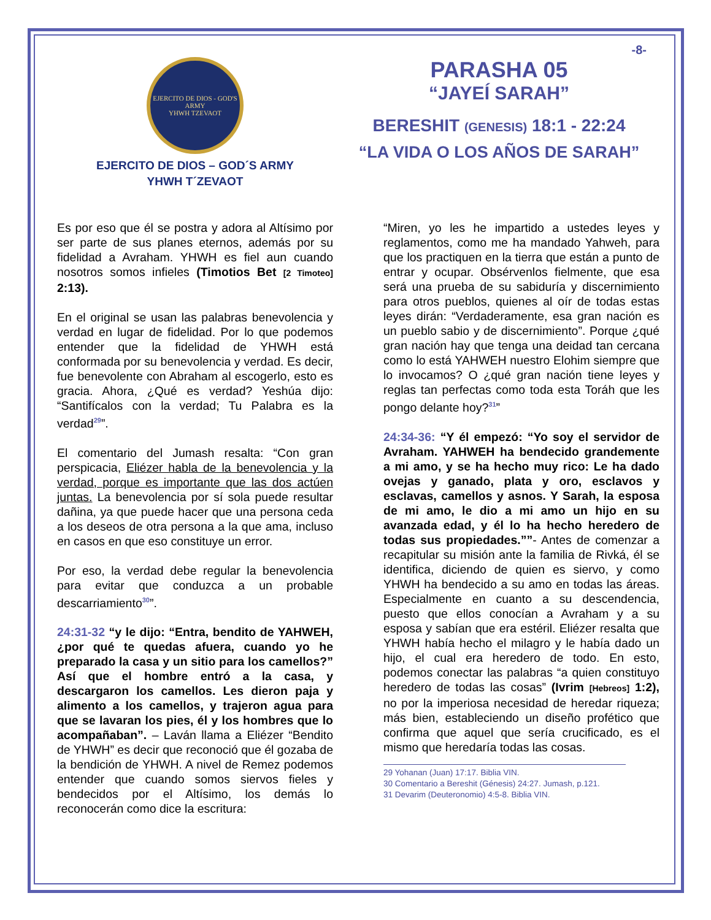-8-
EJERCITO DE DIOS - GOD'S ARMY
YHWH TZEVAOT
EJERCITO DE DIOS – GOD´S ARMY
YHWH T´ZEVAOT
PARASHA 05
“JAYEÍ SARAH”
BERESHIT (GENESIS) 18:1 - 22:24
“LA VIDA O LOS AÑOS DE SARAH”
Es por eso que él se postra y adora al Altísimo por ser parte de sus planes eternos, además por su fidelidad a Avraham. YHWH es fiel aun cuando nosotros somos infieles (Timotios Bet [2 Timoteo] 2:13).
En el original se usan las palabras benevolencia y verdad en lugar de fidelidad. Por lo que podemos entender que la fidelidad de YHWH está conformada por su benevolencia y verdad. Es decir, fue benevolente con Abraham al escogerlo, esto es gracia. Ahora, ¿Qué es verdad? Yeshúa dijo: “Santifícalos con la verdad; Tu Palabra es la verdad<sup>29</sup>”.
El comentario del Jumash resalta: “Con gran perspicacia, Eliézer habla de la benevolencia y la verdad, porque es importante que las dos actúen juntas. La benevolencia por sí sola puede resultar dañina, ya que puede hacer que una persona ceda a los deseos de otra persona a la que ama, incluso en casos en que eso constituye un error.
Por eso, la verdad debe regular la benevolencia para evitar que conduzca a un probable descarriamiento<sup>30</sup>”.
24:31-32 “y le dijo: “Entra, bendito de YAHWEH, ¿por qué te quedas afuera, cuando yo he preparado la casa y un sitio para los camellos?” Así que el hombre entró a la casa, y descargaron los camellos. Les dieron paja y alimento a los camellos, y trajeron agua para que se lavaran los pies, él y los hombres que lo acompañaban”. – Laván llama a Eliézer “Bendito de YHWH” es decir que reconoció que él gozaba de la bendición de YHWH. A nivel de Remez podemos entender que cuando somos siervos fieles y bendecidos por el Altísimo, los demás lo reconocerán como dice la escritura:
“Miren, yo les he impartido a ustedes leyes y reglamentos, como me ha mandado Yahweh, para que los practiquen en la tierra que están a punto de entrar y ocupar. Obsérvenlos fielmente, que esa será una prueba de su sabiduría y discernimiento para otros pueblos, quienes al oír de todas estas leyes dirán: “Verdaderamente, esa gran nación es un pueblo sabio y de discernimiento”. Porque ¿qué gran nación hay que tenga una deidad tan cercana como lo está YAHWEH nuestro Elohim siempre que lo invocamos? O ¿qué gran nación tiene leyes y reglas tan perfectas como toda esta Toráh que les pongo delante hoy?<sup>31</sup>”
24:34-36: “Y él empezó: “Yo soy el servidor de Avraham. YAHWEH ha bendecido grandemente a mi amo, y se ha hecho muy rico: Le ha dado ovejas y ganado, plata y oro, esclavos y esclavas, camellos y asnos. Y Sarah, la esposa de mi amo, le dio a mi amo un hijo en su avanzada edad, y él lo ha hecho heredero de todas sus propiedades.””- Antes de comenzar a recapitular su misión ante la familia de Rivká, él se identifica, diciendo de quien es siervo, y como YHWH ha bendecido a su amo en todas las áreas. Especialmente en cuanto a su descendencia, puesto que ellos conocían a Avraham y a su esposa y sabían que era estéril. Eliézer resalta que YHWH había hecho el milagro y le había dado un hijo, el cual era heredero de todo. En esto, podemos conectar las palabras “a quien constituyo heredero de todas las cosas” (Ivrim [Hebreos] 1:2), no por la imperiosa necesidad de heredar riqueza; más bien, estableciendo un diseño profético que confirma que aquel que sería crucificado, es el mismo que heredaría todas las cosas.
29 Yohanan (Juan) 17:17. Biblia VIN.
30 Comentario a Bereshit (Génesis) 24:27. Jumash, p.121.
31 Devarim (Deuteronomio) 4:5-8. Biblia VIN.